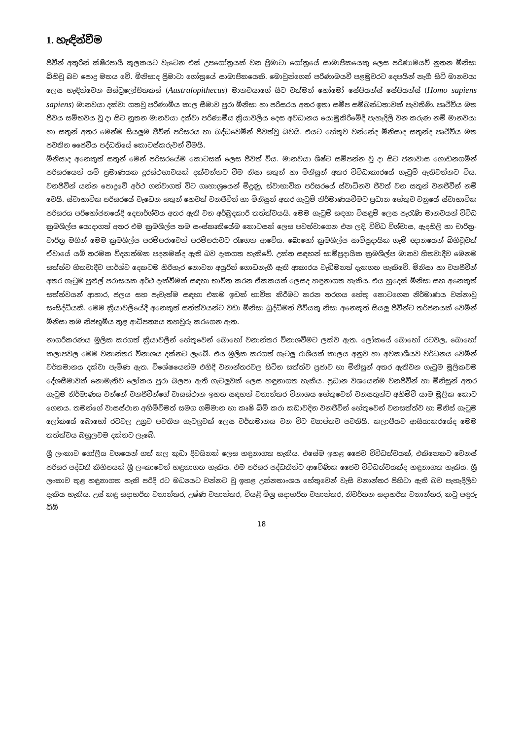1. හැඳින්වීම
ජීවීන් අතුරින් ක්ෂීරපායී කුලකයට වැටෙන එක් උපගෝත්‍රයක් වන ප්‍රිමාටා ගෝත්‍රයේ සාමාජිකයෙකු ලෙස පරිණාමයවී නූතන මිනිසා බිහිවූ බව පොදු මතය වේ. මිනිසාද ප්‍රිමාටා ගෝත්‍රයේ සාමාජිකයෙකි. මොවුන්ගෙන් පරිණාමයවී පළමුවරට දෙපයින් නැගී සිටි මානවයා ලෙස හැඳින්වෙන ඔස්ට්‍රලෝපිතකස් (Australopithecus) මානවයාගේ සිට වත්මන් හෝමෝ සේපියන්ස් සේපියන්ස් (Homo sapiens sapiens) මානවයා දක්වා ගතවූ පරිණාමීය කාල සීමාව පුරා මිනිසා හා පරිසරය අතර ඉතා සමීප සම්බන්ධතාවක් පැවතිණි. පෘථිවිය මත ජීවය සම්භවය වූ දා සිට නූතන මානවයා දක්වා පරිණාමීය ක්‍රියාවලිය දෙස අවධානය යොමුකිරීමේදී පැහැදිලි වන කරුණ නම් මානවයා හා සතුන් අතර මෙන්ම සියලුම ජීවීන් පරිසරය හා බද්ධවෙමින් ජීවත්වූ බවයි. එයට හේතුව වන්නේද මිනිසාද සතුන්ද පෘථිවිය මත පවතින ජෛවීය පද්ධතියේ කොටස්කරුවන් වීමයි.
මිනිසාද අනෙකුත් සතුන් මෙන් පරිසරයේම කොටසක් ලෙස ජීවත් විය. මානවයා ශිෂ්ට සම්පන්න වූ දා සිට ජනාවාස ගොඩනගමින් පරිසරයෙන් යම් ප්‍රමාණයක දූරස්ථභාවයක් දක්වන්නට වීම නිසා සතුන් හා මිනිසුන් අතර විවිධාකාරයේ ගැටුම් ඇතිවන්නට විය. වනජීවීන් යන්න පොදුවේ අර්ථ ගන්වාගත් විට ගෘහාශ්‍රයෙන් මිදුණු, ස්වාභාවික පරිසරයේ ස්වාධීනව ජීවත් වන සතුන් වනජීවීන් නම් වෙයි. ස්වාභාවික පරිසරයේ වැඩෙන සතුන් හෙවත් වනජීවීන් හා මිනිසුන් අතර ගැටුම් නිර්මාණයවීමට ප්‍රධාන හේතුව වනුයේ ස්වාභාවික පරිසරය පරිභෝජනයේදී දෙපාර්ශ්වය අතර ඇති වන අර්බුදකාරී තත්ත්වයයි. මෙම ගැටුම් සඳහා විසඳුම් ලෙස පැරැණි මානවයන් විවිධ ක්‍රමශිල්ප යොදාගත් අතර එම ක්‍රමශිල්ප තම සංස්කෘතියේම කොටසක් ලෙස පවත්වාගෙන එන ලදි. විවිධ විශ්වාස, ඇදහිලි හා චාරිත්‍ර-වාරිත්‍ර මගින් මෙම ක්‍රමශිල්ප පරම්පරාවෙන් පරම්පරාවට රැගෙන ආවේය. බොහෝ ක්‍රමශිල්ප සාම්ප්‍රදායික ගැමි ඥානයෙන් බිහිවූවත් ඒවායේ යම් තරමක විද්‍යාත්මක පදනමක්ද ඇති බව දැකගත හැකිවේ. උක්ත සඳහන් සාම්ප්‍රදායික ක්‍රමශිල්ප මානව හිතවාදීව මෙනම සත්ත්ව හිතවාදීව පාර්ශ්ව දෙකටම හිරිහැර නොවන අයුරින් ගොඩනැගී ඇති ආකාරය වැඩිමනත් දැකගත හැකිවේ. මිනිසා හා වනජීවීන් අතර ගැටුම පුළුල් පරාසයක අර්ථ දැක්වීමක් සඳහා භාවිත කරන ඒකකයක් ලෙසද හඳුනාගත හැකිය. එය හුදෙක් මිනිසා සහ අනෙකුත් සත්ත්වයන් ආහාර, ජලය සහ පැවැත්ම සඳහා එකම ඉඩක් භාවිත කිරීමට කරන තරගය හේතු කොටගෙන නිර්මාණය වන්නාවූ සංසිද්ධියකි. මෙම ක්‍රියාවලියේදී අනෙකුත් සත්ත්වයන්ට වඩා මිනිසා බුද්ධිමත් ජීවියකු නිසා අනෙකුත් සියලු ජීවීන්ට තර්ජනයක් වෙමින් මිනිසා තම නිජභූමිය තුළ ආධිපත්‍යය තහවුරු කරගෙන ඇත.
නාගරීකරණය මූලික කරගත් ක්‍රියාවලීන් හේතුවෙන් බොහෝ වනාන්තර විනාශවීමට ලක්ව ඇත. ලෝකයේ බොහෝ රටවල, බොහෝ කලාපවල මෙම වනාන්තර විනාශය දක්නට ලැබේ. එය මූලික කරගත් ගැටලු රාශියක් කාලය අනුව හා අවකාශීයව වර්ධනය වෙමින් වර්තමානය දක්වා පැමිණ ඇත. විශේෂයෙන්ම එහිදී වනාන්තරවල සිටින සත්ත්ව ප්‍රජාව හා මිනිසුන් අතර ඇතිවන ගැටුම මූලිකවම දේශසීමාවක් නොමැතිව ලෝකය පුරා බලපා ඇති ගැටලුවක් ලෙස හඳුනාගත හැකිය. ප්‍රධාන වශයෙන්ම වනජීවීන් හා මිනිසුන් අතර ගැටුම නිර්මාණය වන්නේ වනජීවීන්ගේ වාසස්ථාන ඉහත සඳහන් වනාන්තර විනාශය හේතුවෙන් වනසතුන්ට අහිමිවී යාම මූලික කොට ගෙනය. තමන්ගේ වාසස්ථාන අහිමිවීමත් සමග ගම්මාන හා කෘෂි බිම් කරා කඩාවදින වනජීවීන් හේතුවෙන් වනසත්ත්ව හා මිනිස් ගැටුම ලෝකයේ බොහෝ රටවල උග්‍රව පවතින ගැටලුවක් ලෙස වර්තමානය වන විට ව්‍යාප්තව පවතියි. කලාපීයව ආසියාකරයේද මෙම තත්ත්වය බහුලවම දක්නට ලැබේ.
ශ්‍රී ලංකාව ගෝලීය වශයෙන් ගත් කල කුඩා දිවයිනක් ලෙස හඳුනාගත හැකිය. එසේම ඉහළ ජෛව විවිධත්වයක්, එකිනෙකට වෙනස් පරිසර පද්ධති කිහිපයක් ශ්‍රී ලංකාවෙන් හඳුනාගත හැකිය. එම පරිසර පද්ධතීන්ට ආවේණික ජෛව විවිධත්වයක්ද හඳුනාගත හැකිය. ශ්‍රී ලංකාව තුළ හඳුනාගත හැකි පරිදි රට මධ්‍යයට වන්නට වූ ඉහළ උන්නතාංශය හේතුවෙන් වැසි වනාන්තර පිහිටා ඇති බව පැහැදිලිව දැකිය හැකිය. උස් කඳු සදාහරිත වනාන්තර, උෂ්ණ වනාන්තර, වියළි මිශ්‍ර සදාහරිත වනාන්තර, නිවර්තන සදාහරිත වනාන්තර, කටු පඳුරු බිම්
18